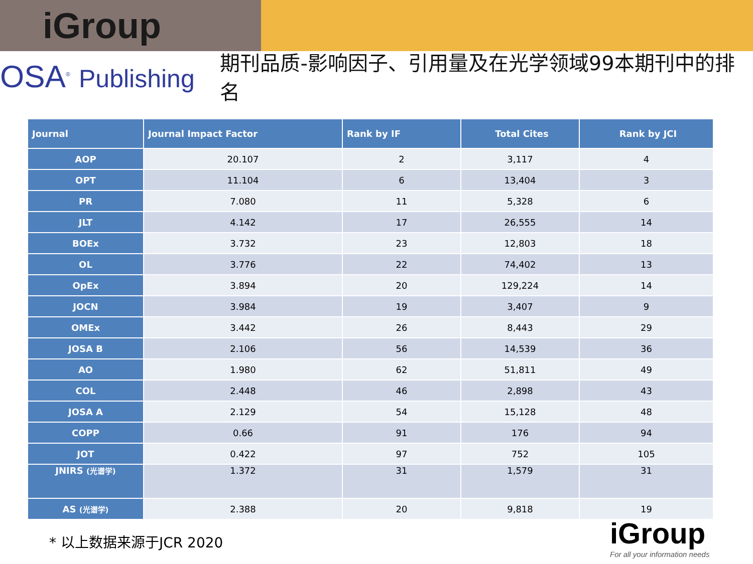iGroup
OSA<sup>®</sup> Publishing
期刊品质-影响因子、引用量及在光学领域99本期刊中的排名
| Journal | Journal Impact Factor | Rank by IF | Total Cites | Rank by JCI |
| --- | --- | --- | --- | --- |
| AOP | 20.107 | 2 | 3,117 | 4 |
| OPT | 11.104 | 6 | 13,404 | 3 |
| PR | 7.080 | 11 | 5,328 | 6 |
| JLT | 4.142 | 17 | 26,555 | 14 |
| BOEx | 3.732 | 23 | 12,803 | 18 |
| OL | 3.776 | 22 | 74,402 | 13 |
| OpEx | 3.894 | 20 | 129,224 | 14 |
| JOCN | 3.984 | 19 | 3,407 | 9 |
| OMEx | 3.442 | 26 | 8,443 | 29 |
| JOSA B | 2.106 | 56 | 14,539 | 36 |
| AO | 1.980 | 62 | 51,811 | 49 |
| COL | 2.448 | 46 | 2,898 | 43 |
| JOSA A | 2.129 | 54 | 15,128 | 48 |
| COPP | 0.66 | 91 | 176 | 94 |
| JOT | 0.422 | 97 | 752 | 105 |
| JNIRS (光谱学) | 1.372 | 31 | 1,579 | 31 |
| AS (光谱学) | 2.388 | 20 | 9,818 | 19 |
* 以上数据来源于JCR 2020
iGroup
For all your information needs